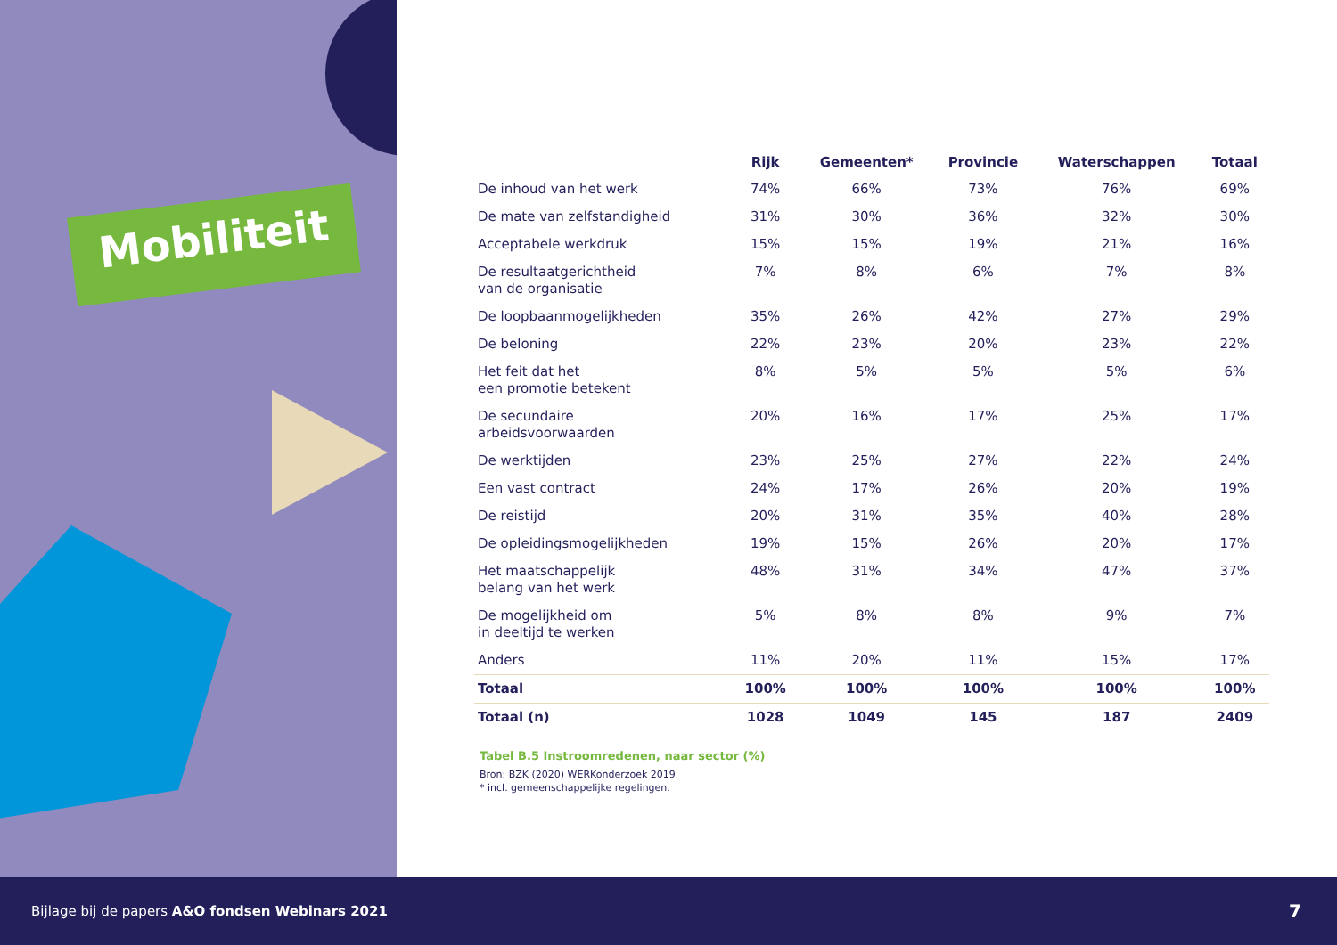Mobiliteit
| | Rijk | Gemeenten* | Provincie | Waterschappen | Totaal |
| --- | --- | --- | --- | --- | --- |
| De inhoud van het werk | 74% | 66% | 73% | 76% | 69% |
| De mate van zelfstandigheid | 31% | 30% | 36% | 32% | 30% |
| Acceptabele werkdruk | 15% | 15% | 19% | 21% | 16% |
| De resultaatgerichtheid van de organisatie | 7% | 8% | 6% | 7% | 8% |
| De loopbaanmogelijkheden | 35% | 26% | 42% | 27% | 29% |
| De beloning | 22% | 23% | 20% | 23% | 22% |
| Het feit dat het een promotie betekent | 8% | 5% | 5% | 5% | 6% |
| De secundaire arbeidsvoorwaarden | 20% | 16% | 17% | 25% | 17% |
| De werktijden | 23% | 25% | 27% | 22% | 24% |
| Een vast contract | 24% | 17% | 26% | 20% | 19% |
| De reistijd | 20% | 31% | 35% | 40% | 28% |
| De opleidingsmogelijkheden | 19% | 15% | 26% | 20% | 17% |
| Het maatschappelijk belang van het werk | 48% | 31% | 34% | 47% | 37% |
| De mogelijkheid om in deeltijd te werken | 5% | 8% | 8% | 9% | 7% |
| Anders | 11% | 20% | 11% | 15% | 17% |
| Totaal | 100% | 100% | 100% | 100% | 100% |
| Totaal (n) | 1028 | 1049 | 145 | 187 | 2409 |
Tabel B.5 Instroomredenen, naar sector (%)
Bron: BZK (2020) WERKonderzoek 2019.
* incl. gemeenschappelijke regelingen.
Bijlage bij de papers A&O fondsen Webinars 2021 7